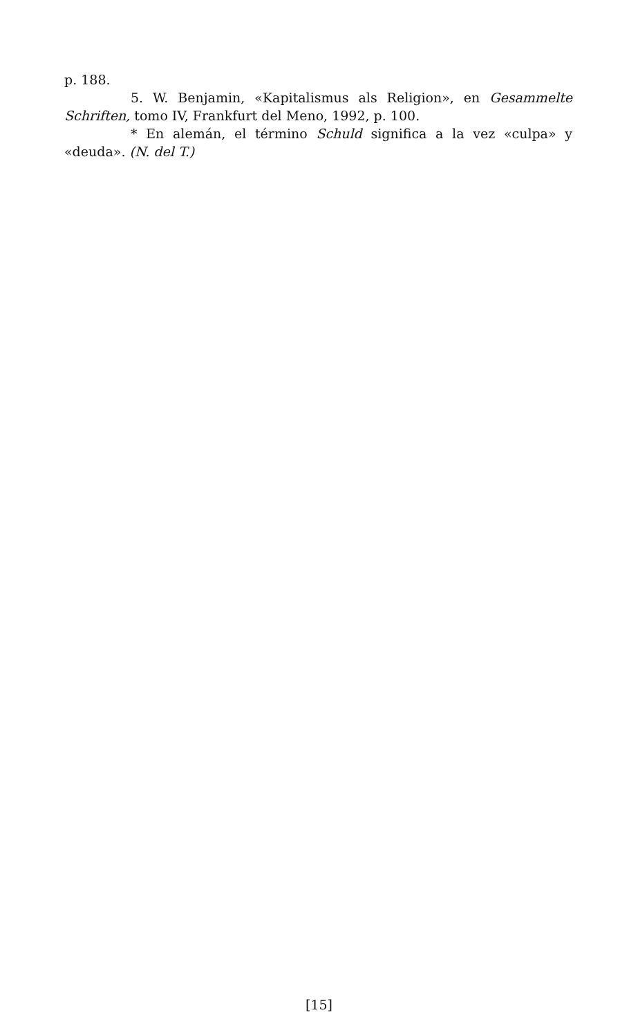p. 188.
5. W. Benjamin, «Kapitalismus als Religion», en Gesammelte Schriften, tomo IV, Frankfurt del Meno, 1992, p. 100.
* En alemán, el término Schuld significa a la vez «culpa» y «deuda». (N. del T.)
[15]